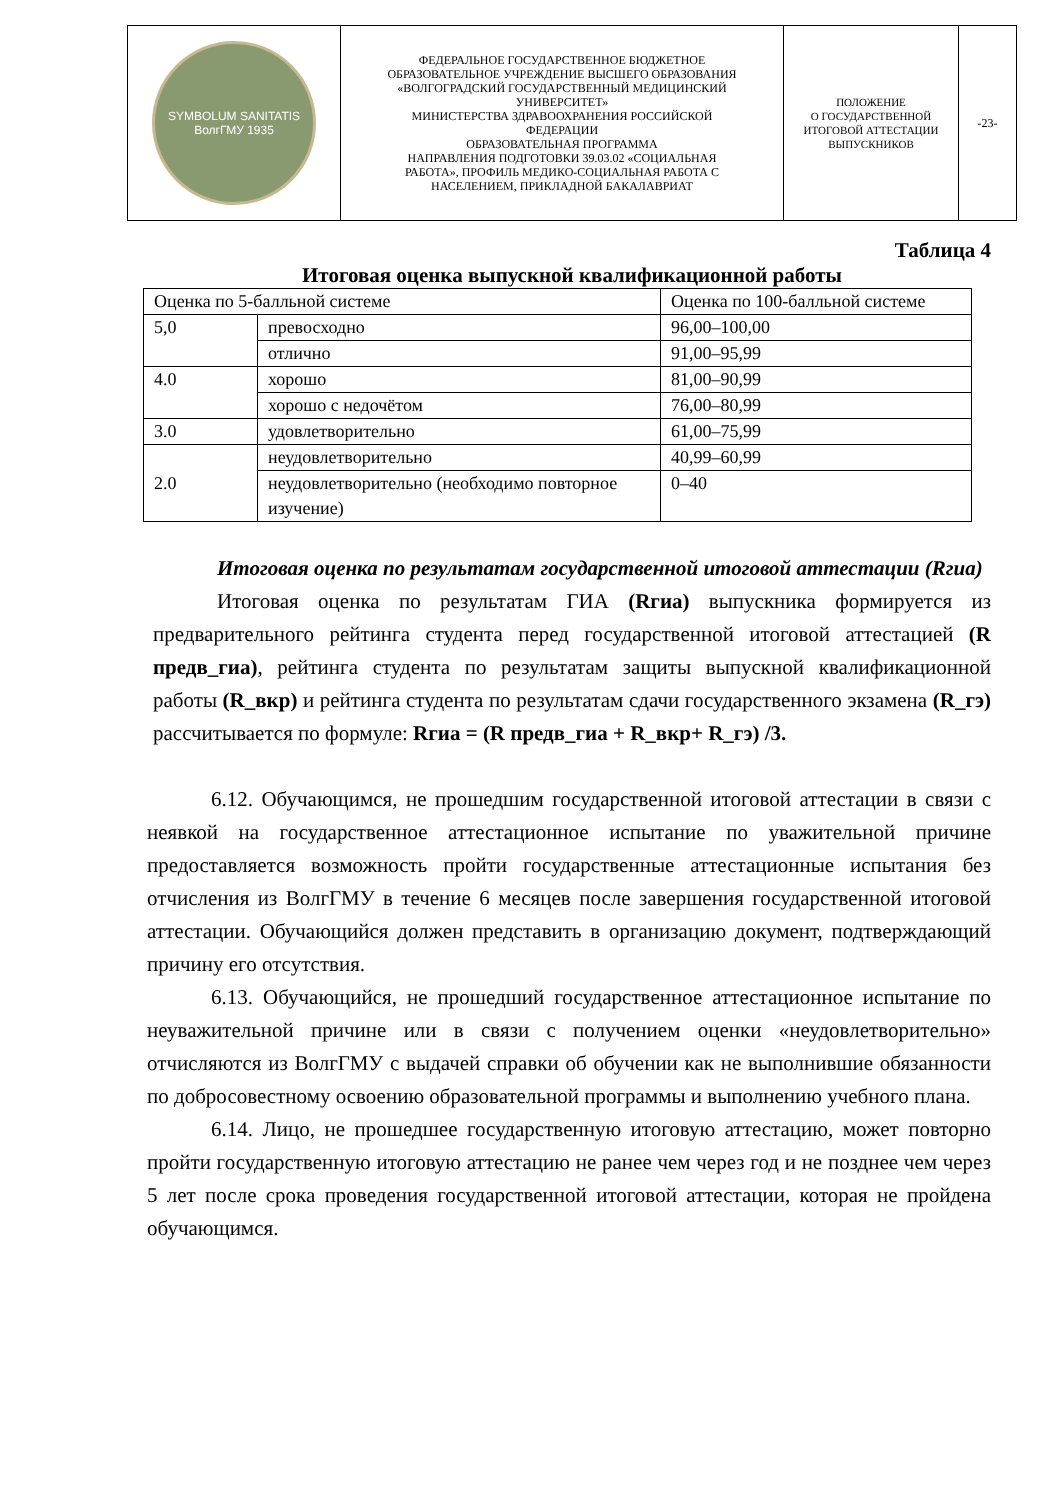| SYMBOLUM SANITATIS ВолгГМУ 1935 | ФЕДЕРАЛЬНОЕ ГОСУДАРСТВЕННОЕ БЮДЖЕТНОЕ ОБРАЗОВАТЕЛЬНОЕ УЧРЕЖДЕНИЕ ВЫСШЕГО ОБРАЗОВАНИЯ «ВОЛГОГРАДСКИЙ ГОСУДАРСТВЕННЫЙ МЕДИЦИНСКИЙ УНИВЕРСИТЕТ» МИНИСТЕРСТВА ЗДРАВООХРАНЕНИЯ РОССИЙСКОЙ ФЕДЕРАЦИИ ОБРАЗОВАТЕЛЬНАЯ ПРОГРАММА НАПРАВЛЕНИЯ ПОДГОТОВКИ 39.03.02 «СОЦИАЛЬНАЯ РАБОТА», ПРОФИЛЬ МЕДИКО-СОЦИАЛЬНАЯ РАБОТА С НАСЕЛЕНИЕМ, ПРИКЛАДНОЙ БАКАЛАВРИАТ | ПОЛОЖЕНИЕ О ГОСУДАРСТВЕННОЙ ИТОГОВОЙ АТТЕСТАЦИИ ВЫПУСКНИКОВ | -23- |
Таблица 4
Итоговая оценка выпускной квалификационной работы
| Оценка по 5-балльной системе | | Оценка по 100-балльной системе |
| 5,0 | превосходно | 96,00–100,00 |
| | отлично | 91,00–95,99 |
| 4.0 | хорошо | 81,00–90,99 |
| | хорошо с недочётом | 76,00–80,99 |
| 3.0 | удовлетворительно | 61,00–75,99 |
| 2.0 | неудовлетворительно | 40,99–60,99 |
| | неудовлетворительно (необходимо повторное изучение) | 0–40 |
Итоговая оценка по результатам государственной итоговой аттестации (Rгиа)
Итоговая оценка по результатам ГИА (Rгиа) выпускника формируется из предварительного рейтинга студента перед государственной итоговой аттестацией (R предв_гиа), рейтинга студента по результатам защиты выпускной квалификационной работы (R_вкр) и рейтинга студента по результатам сдачи государственного экзамена (R_гэ) рассчитывается по формуле: Rгиа = (R предв_гиа + R_вкр+ R_гэ) /3.
6.12. Обучающимся, не прошедшим государственной итоговой аттестации в связи с неявкой на государственное аттестационное испытание по уважительной причине предоставляется возможность пройти государственные аттестационные испытания без отчисления из ВолгГМУ в течение 6 месяцев после завершения государственной итоговой аттестации. Обучающийся должен представить в организацию документ, подтверждающий причину его отсутствия.
6.13. Обучающийся, не прошедший государственное аттестационное испытание по неуважительной причине или в связи с получением оценки «неудовлетворительно» отчисляются из ВолгГМУ с выдачей справки об обучении как не выполнившие обязанности по добросовестному освоению образовательной программы и выполнению учебного плана.
6.14. Лицо, не прошедшее государственную итоговую аттестацию, может повторно пройти государственную итоговую аттестацию не ранее чем через год и не позднее чем через 5 лет после срока проведения государственной итоговой аттестации, которая не пройдена обучающимся.